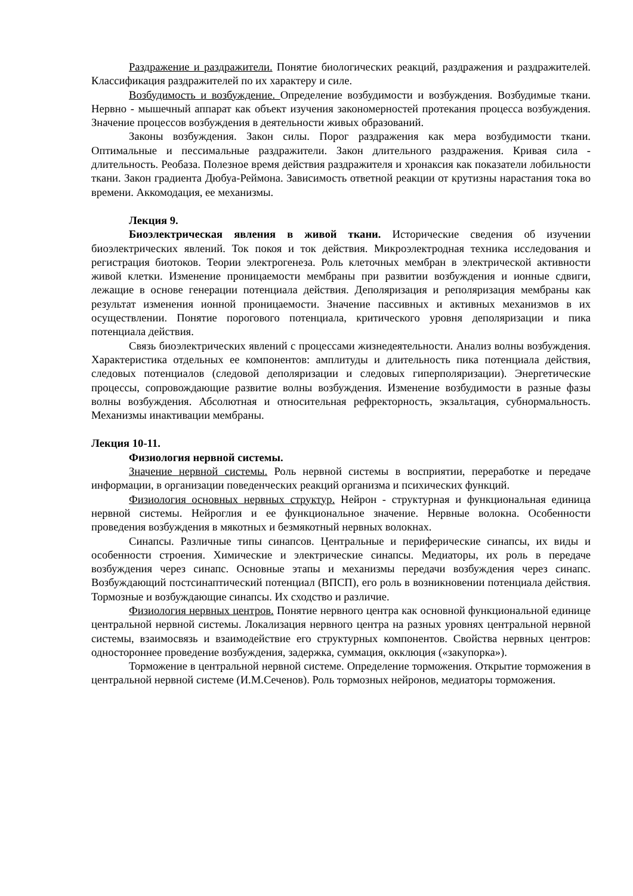Раздражение и раздражители. Понятие биологических реакций, раздражения и раздражителей. Классификация раздражителей по их характеру и силе.
Возбудимость и возбуждение. Определение возбудимости и возбуждения. Возбудимые ткани. Нервно - мышечный аппарат как объект изучения закономерностей протекания процесса возбуждения. Значение процессов возбуждения в деятельности живых образований.
Законы возбуждения. Закон силы. Порог раздражения как мера возбудимости ткани. Оптимальные и пессимальные раздражители. Закон длительного раздражения. Кривая сила - длительность. Реобаза. Полезное время действия раздражителя и хронаксия как показатели лобильности ткани. Закон градиента Дюбуа-Реймона. Зависимость ответной реакции от крутизны нарастания тока во времени. Аккомодация, ее механизмы.
Лекция 9.
Биоэлектрическая явления в живой ткани. Исторические сведения об изучении биоэлектрических явлений. Ток покоя и ток действия. Микроэлектродная техника исследования и регистрация биотоков. Теории электрогенеза. Роль клеточных мембран в электрической активности живой клетки. Изменение проницаемости мембраны при развитии возбуждения и ионные сдвиги, лежащие в основе генерации потенциала действия. Деполяризация и реполяризация мембраны как результат изменения ионной проницаемости. Значение пассивных и активных механизмов в их осуществлении. Понятие порогового потенциала, критического уровня деполяризации и пика потенциала действия.
Связь биоэлектрических явлений с процессами жизнедеятельности. Анализ волны возбуждения. Характеристика отдельных ее компонентов: амплитуды и длительность пика потенциала действия, следовых потенциалов (следовой деполяризации и следовых гиперполяризации). Энергетические процессы, сопровождающие развитие волны возбуждения. Изменение возбудимости в разные фазы волны возбуждения. Абсолютная и относительная рефректорность, экзальтация, субнормальность. Механизмы инактивации мембраны.
Лекция 10-11.
Физиология нервной системы.
Значение нервной системы. Роль нервной системы в восприятии, переработке и передаче информации, в организации поведенческих реакций организма и психических функций.
Физиология основных нервных структур. Нейрон - структурная и функциональная единица нервной системы. Нейроглия и ее функциональное значение. Нервные волокна. Особенности проведения возбуждения в мякотных и безмякотный нервных волокнах.
Синапсы. Различные типы синапсов. Центральные и периферические синапсы, их виды и особенности строения. Химические и электрические синапсы. Медиаторы, их роль в передаче возбуждения через синапс. Основные этапы и механизмы передачи возбуждения через синапс. Возбуждающий постсинаптический потенциал (ВПСП), его роль в возникновении потенциала действия. Тормозные и возбуждающие синапсы. Их сходство и различие.
Физиология нервных центров. Понятие нервного центра как основной функциональной единице центральной нервной системы. Локализация нервного центра на разных уровнях центральной нервной системы, взаимосвязь и взаимодействие его структурных компонентов. Свойства нервных центров: одностороннее проведение возбуждения, задержка, суммация, окклюция («закупорка»).
Торможение в центральной нервной системе. Определение торможения. Открытие торможения в центральной нервной системе (И.М.Сеченов). Роль тормозных нейронов, медиаторы торможения.